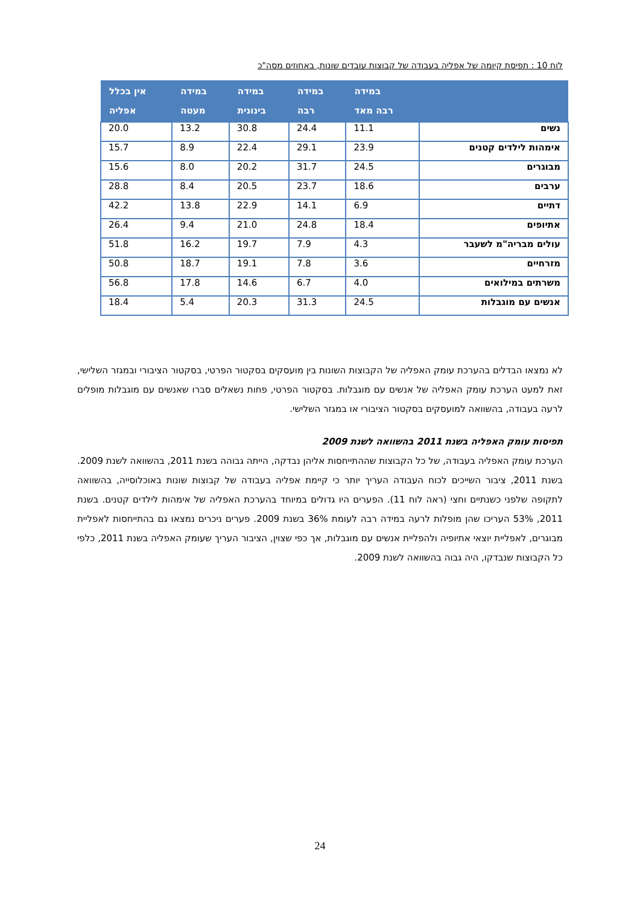לוח 10 : תפיסת קיומה של אפליה בעבודה של קבוצות עובדים שונות, באחוזים מסה"כ
| | במידה רבה מאד | במידה רבה | במידה בינונית | במידה מעטה | אין בכלל אפליה |
| --- | --- | --- | --- | --- | --- |
| נשים | 11.1 | 24.4 | 30.8 | 13.2 | 20.0 |
| אימהות לילדים קטנים | 23.9 | 29.1 | 22.4 | 8.9 | 15.7 |
| מבוגרים | 24.5 | 31.7 | 20.2 | 8.0 | 15.6 |
| ערבים | 18.6 | 23.7 | 20.5 | 8.4 | 28.8 |
| דתיים | 6.9 | 14.1 | 22.9 | 13.8 | 42.2 |
| אתיופים | 18.4 | 24.8 | 21.0 | 9.4 | 26.4 |
| עולים מבריה"מ לשעבר | 4.3 | 7.9 | 19.7 | 16.2 | 51.8 |
| מזרחיים | 3.6 | 7.8 | 19.1 | 18.7 | 50.8 |
| משרתים במילואים | 4.0 | 6.7 | 14.6 | 17.8 | 56.8 |
| אנשים עם מוגבלות | 24.5 | 31.3 | 20.3 | 5.4 | 18.4 |
לא נמצאו הבדלים בהערכת עומק האפליה של הקבוצות השונות בין מועסקים בסקטור הפרטי, בסקטור הציבורי ובמגזר השלישי, זאת למעט הערכת עומק האפליה של אנשים עם מוגבלות. בסקטור הפרטי, פחות נשאלים סברו שאנשים עם מוגבלות מופלים לרעה בעבודה, בהשוואה למועסקים בסקטור הציבורי או במגזר השלישי.
תפיסות עומק האפליה בשנת 2011 בהשוואה לשנת 2009
הערכת עומק האפליה בעבודה, של כל הקבוצות שההתייחסות אליהן נבדקה, הייתה גבוהה בשנת 2011, בהשוואה לשנת 2009. בשנת 2011, ציבור השייכים לכוח העבודה העריך יותר כי קיימת אפליה בעבודה של קבוצות שונות באוכלוסייה, בהשוואה לתקופה שלפני כשנתיים וחצי (ראה לוח 11). הפערים היו גדולים במיוחד בהערכת האפליה של אימהות לילדים קטנים. בשנת 2011, 53% העריכו שהן מופלות לרעה במידה רבה לעומת 36% בשנת 2009. פערים ניכרים נמצאו גם בהתייחסות לאפליית מבוגרים, לאפליית יוצאי אתיופיה ולהפליית אנשים עם מוגבלות, אך כפי שצוין, הציבור העריך שעומק האפליה בשנת 2011, כלפי כל הקבוצות שנבדקו, היה גבוה בהשוואה לשנת 2009.
24